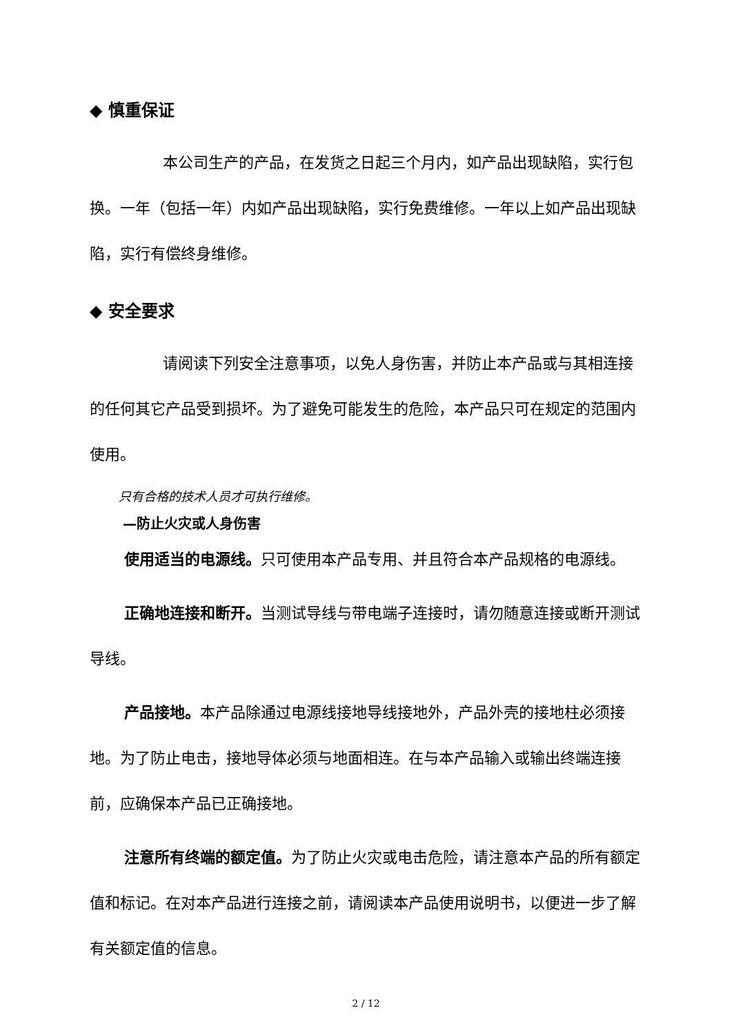◆ 慎重保证
本公司生产的产品，在发货之日起三个月内，如产品出现缺陷，实行包换。一年（包括一年）内如产品出现缺陷，实行免费维修。一年以上如产品出现缺陷，实行有偿终身维修。
◆ 安全要求
请阅读下列安全注意事项，以免人身伤害，并防止本产品或与其相连接的任何其它产品受到损坏。为了避免可能发生的危险，本产品只可在规定的范围内使用。
只有合格的技术人员才可执行维修。
—防止火灾或人身伤害
使用适当的电源线。只可使用本产品专用、并且符合本产品规格的电源线。
正确地连接和断开。当测试导线与带电端子连接时，请勿随意连接或断开测试导线。
产品接地。本产品除通过电源线接地导线接地外，产品外壳的接地柱必须接地。为了防止电击，接地导体必须与地面相连。在与本产品输入或输出终端连接前，应确保本产品已正确接地。
注意所有终端的额定值。为了防止火灾或电击危险，请注意本产品的所有额定值和标记。在对本产品进行连接之前，请阅读本产品使用说明书，以便进一步了解有关额定值的信息。
2 / 12